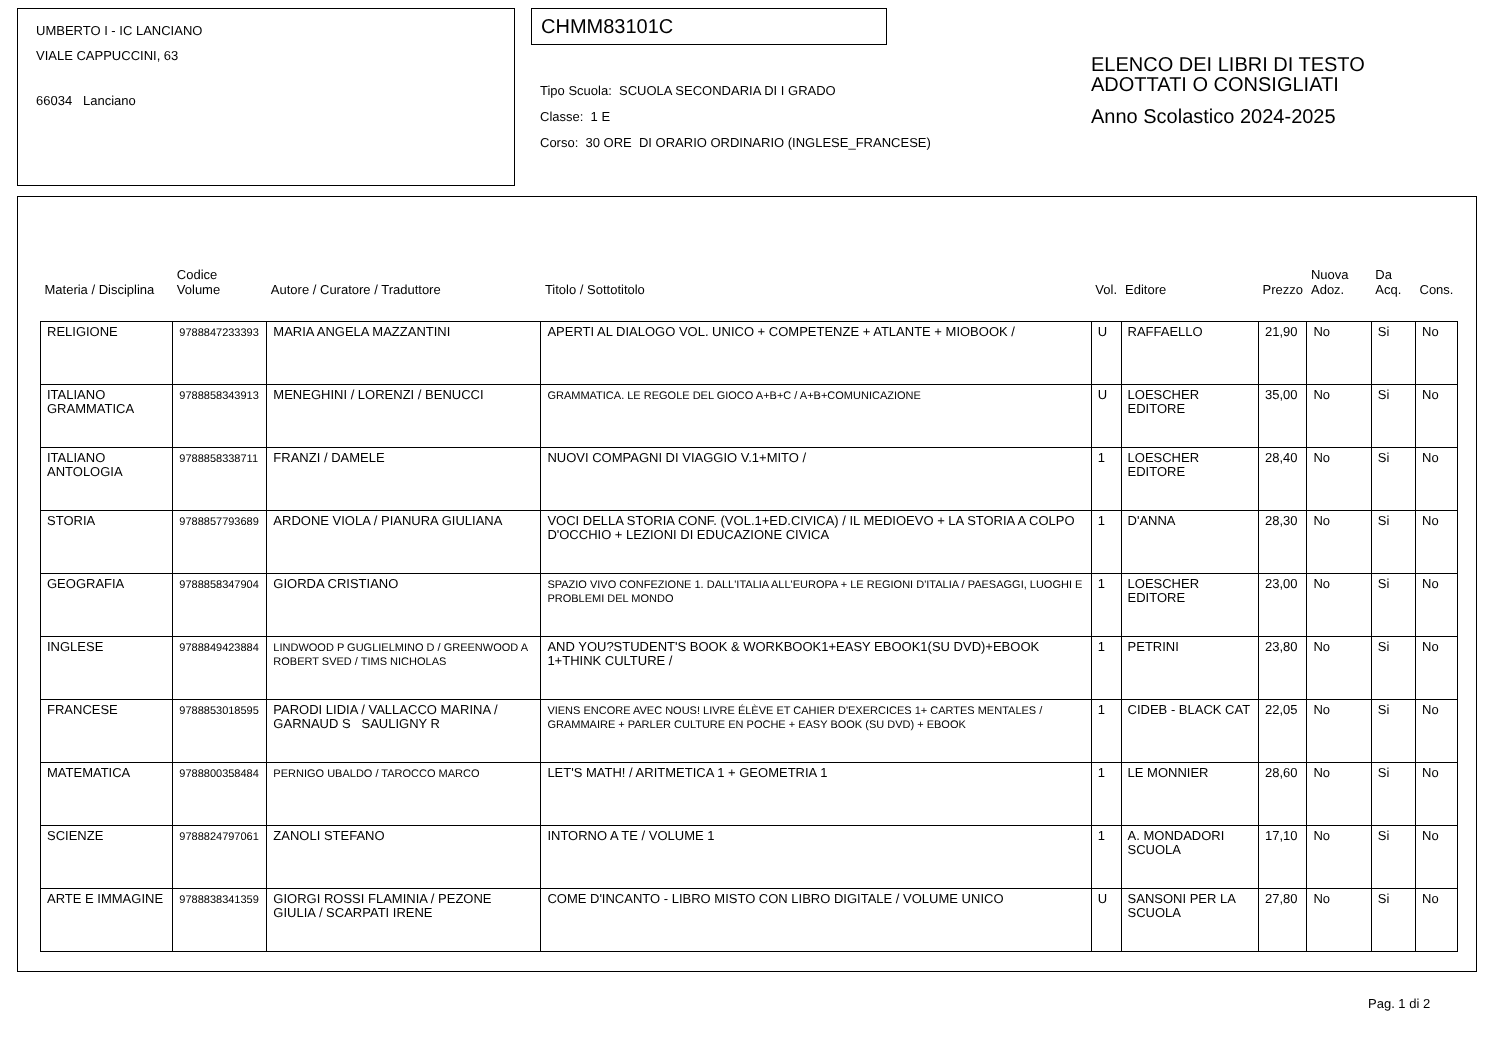UMBERTO I - IC LANCIANO
VIALE CAPPUCCINI, 63
66034 Lanciano
CHMM83101C
Tipo Scuola: SCUOLA SECONDARIA DI I GRADO
Classe: 1 E
Corso: 30 ORE DI ORARIO ORDINARIO (INGLESE_FRANCESE)
ELENCO DEI LIBRI DI TESTO
ADOTTATI O CONSIGLIATI
Anno Scolastico 2024-2025
| Materia / Disciplina | Codice Volume | Autore / Curatore / Traduttore | Titolo / Sottotitolo | Vol. | Editore | Prezzo | Nuova Adoz. | Da Acq. | Cons. |
| --- | --- | --- | --- | --- | --- | --- | --- | --- | --- |
| RELIGIONE | 9788847233393 | MARIA ANGELA MAZZANTINI | APERTI AL DIALOGO VOL. UNICO + COMPETENZE + ATLANTE + MIOBOOK / | U | RAFFAELLO | 21,90 | No | Si | No |
| ITALIANO GRAMMATICA | 9788858343913 | MENEGHINI / LORENZI / BENUCCI | GRAMMATICA. LE REGOLE DEL GIOCO A+B+C / A+B+COMUNICAZIONE | U | LOESCHER EDITORE | 35,00 | No | Si | No |
| ITALIANO ANTOLOGIA | 9788858338711 | FRANZI / DAMELE | NUOVI COMPAGNI DI VIAGGIO V.1+MITO / | 1 | LOESCHER EDITORE | 28,40 | No | Si | No |
| STORIA | 9788857793689 | ARDONE VIOLA / PIANURA GIULIANA | VOCI DELLA STORIA CONF. (VOL.1+ED.CIVICA) / IL MEDIOEVO + LA STORIA A COLPO D'OCCHIO + LEZIONI DI EDUCAZIONE CIVICA | 1 | D'ANNA | 28,30 | No | Si | No |
| GEOGRAFIA | 9788858347904 | GIORDA CRISTIANO | SPAZIO VIVO CONFEZIONE 1. DALL'ITALIA ALL'EUROPA + LE REGIONI D'ITALIA / PAESAGGI, LUOGHI E PROBLEMI DEL MONDO | 1 | LOESCHER EDITORE | 23,00 | No | Si | No |
| INGLESE | 9788849423884 | LINDWOOD P GUGLIELMINO D / GREENWOOD A ROBERT SVED / TIMS NICHOLAS | AND YOU?STUDENT'S BOOK & WORKBOOK1+EASY EBOOK1(SU DVD)+EBOOK 1+THINK CULTURE / | 1 | PETRINI | 23,80 | No | Si | No |
| FRANCESE | 9788853018595 | PARODI LIDIA / VALLACCO MARINA / GARNAUD S SAULIGNY R | VIENS ENCORE AVEC NOUS! LIVRE ÉLÈVE ET CAHIER D'EXERCICES 1+ CARTES MENTALES / GRAMMAIRE + PARLER CULTURE EN POCHE + EASY BOOK (SU DVD) + EBOOK | 1 | CIDEB - BLACK CAT | 22,05 | No | Si | No |
| MATEMATICA | 9788800358484 | PERNIGO UBALDO / TAROCCO MARCO | LET'S MATH! / ARITMETICA 1 + GEOMETRIA 1 | 1 | LE MONNIER | 28,60 | No | Si | No |
| SCIENZE | 9788824797061 | ZANOLI STEFANO | INTORNO A TE / VOLUME 1 | 1 | A. MONDADORI SCUOLA | 17,10 | No | Si | No |
| ARTE E IMMAGINE | 9788838341359 | GIORGI ROSSI FLAMINIA / PEZONE GIULIA / SCARPATI IRENE | COME D'INCANTO - LIBRO MISTO CON LIBRO DIGITALE / VOLUME UNICO | U | SANSONI PER LA SCUOLA | 27,80 | No | Si | No |
Pag. 1 di 2